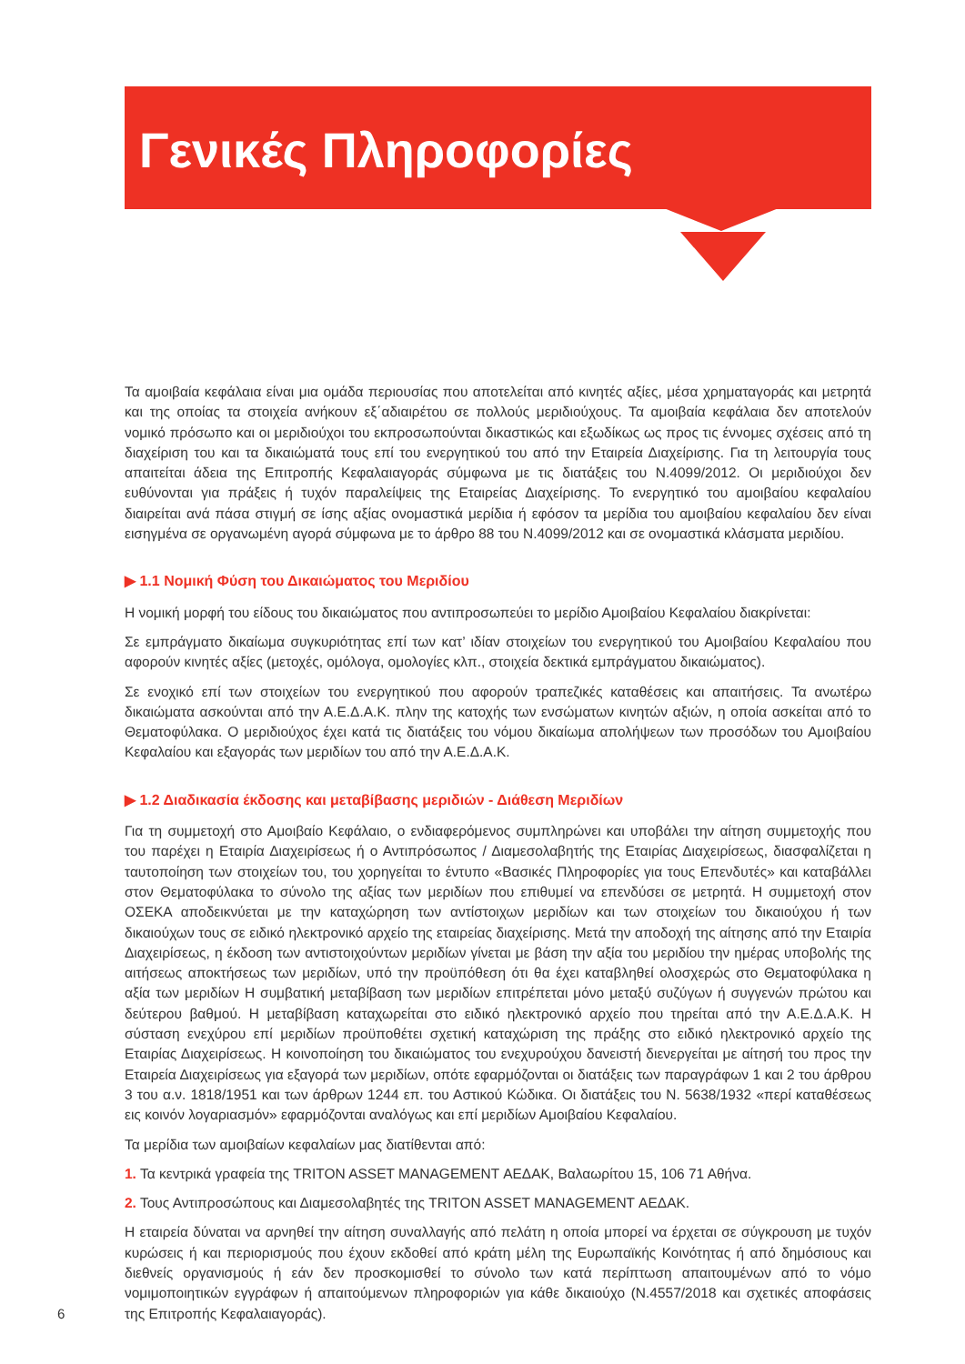Γενικές Πληροφορίες
Τα αμοιβαία κεφάλαια είναι μια ομάδα περιουσίας που αποτελείται από κινητές αξίες, μέσα χρηματαγοράς και μετρητά και της οποίας τα στοιχεία ανήκουν εξ΄αδιαιρέτου σε πολλούς μεριδιούχους. Τα αμοιβαία κεφάλαια δεν αποτελούν νομικό πρόσωπο και οι μεριδιούχοι του εκπροσωπούνται δικαστικώς και εξωδίκως ως προς τις έννομες σχέσεις από τη διαχείριση του και τα δικαιώματά τους επί του ενεργητικού του από την Εταιρεία Διαχείρισης. Για τη λειτουργία τους απαιτείται άδεια της Επιτροπής Κεφαλαιαγοράς σύμφωνα με τις διατάξεις του Ν.4099/2012. Οι μεριδιούχοι δεν ευθύνονται για πράξεις ή τυχόν παραλείψεις της Εταιρείας Διαχείρισης. Το ενεργητικό του αμοιβαίου κεφαλαίου διαιρείται ανά πάσα στιγμή σε ίσης αξίας ονομαστικά μερίδια ή εφόσον τα μερίδια του αμοιβαίου κεφαλαίου δεν είναι εισηγμένα σε οργανωμένη αγορά σύμφωνα με το άρθρο 88 του Ν.4099/2012 και σε ονομαστικά κλάσματα μεριδίου.
▶ 1.1 Νομική Φύση του Δικαιώματος του Μεριδίου
Η νομική μορφή του είδους του δικαιώματος που αντιπροσωπεύει το μερίδιο Αμοιβαίου Κεφαλαίου διακρίνεται:
Σε εμπράγματο δικαίωμα συγκυριότητας επί των κατ’ ιδίαν στοιχείων του ενεργητικού του Αμοιβαίου Κεφαλαίου που αφορούν κινητές αξίες (μετοχές, ομόλογα, ομολογίες κλπ., στοιχεία δεκτικά εμπράγματου δικαιώματος).
Σε ενοχικό επί των στοιχείων του ενεργητικού που αφορούν τραπεζικές καταθέσεις και απαιτήσεις. Τα ανωτέρω δικαιώματα ασκούνται από την Α.Ε.Δ.Α.Κ. πλην της κατοχής των ενσώματων κινητών αξιών, η οποία ασκείται από το Θεματοφύλακα. Ο μεριδιούχος έχει κατά τις διατάξεις του νόμου δικαίωμα απολήψεων των προσόδων του Αμοιβαίου Κεφαλαίου και εξαγοράς των μεριδίων του από την Α.Ε.Δ.Α.Κ.
▶ 1.2 Διαδικασία έκδοσης και μεταβίβασης μεριδιών - Διάθεση Μεριδίων
Για τη συμμετοχή στο Αμοιβαίο Κεφάλαιο, ο ενδιαφερόμενος συμπληρώνει και υποβάλει την αίτηση συμμετοχής που του παρέχει η Εταιρία Διαχειρίσεως ή ο Αντιπρόσωπος / Διαμεσολαβητής της Εταιρίας Διαχειρίσεως, διασφαλίζεται η ταυτοποίηση των στοιχείων του, του χορηγείται το έντυπο «Βασικές Πληροφορίες για τους Επενδυτές» και καταβάλλει στον Θεματοφύλακα το σύνολο της αξίας των μεριδίων που επιθυμεί να επενδύσει σε μετρητά. Η συμμετοχή στον ΟΣΕΚΑ αποδεικνύεται με την καταχώρηση των αντίστοιχων μεριδίων και των στοιχείων του δικαιούχου ή των δικαιούχων τους σε ειδικό ηλεκτρονικό αρχείο της εταιρείας διαχείρισης. Μετά την αποδοχή της αίτησης από την Εταιρία Διαχειρίσεως, η έκδοση των αντιστοιχούντων μεριδίων γίνεται με βάση την αξία του μεριδίου την ημέρας υποβολής της αιτήσεως αποκτήσεως των μεριδίων, υπό την προϋπόθεση ότι θα έχει καταβληθεί ολοσχερώς στο Θεματοφύλακα η αξία των μεριδίων Η συμβατική μεταβίβαση των μεριδίων επιτρέπεται μόνο μεταξύ συζύγων ή συγγενών πρώτου και δεύτερου βαθμού. Η μεταβίβαση καταχωρείται στο ειδικό ηλεκτρονικό αρχείο που τηρείται από την Α.Ε.Δ.Α.Κ. Η σύσταση ενεχύρου επί μεριδίων προϋποθέτει σχετική καταχώριση της πράξης στο ειδικό ηλεκτρονικό αρχείο της Εταιρίας Διαχειρίσεως. Η κοινοποίηση του δικαιώματος του ενεχυρούχου δανειστή διενεργείται με αίτησή του προς την Εταιρεία Διαχειρίσεως για εξαγορά των μεριδίων, οπότε εφαρμόζονται οι διατάξεις των παραγράφων 1 και 2 του άρθρου 3 του α.ν. 1818/1951 και των άρθρων 1244 επ. του Αστικού Κώδικα. Οι διατάξεις του Ν. 5638/1932 «περί καταθέσεως εις κοινόν λογαριασμόν» εφαρμόζονται αναλόγως και επί μεριδίων Αμοιβαίου Κεφαλαίου.
Τα μερίδια των αμοιβαίων κεφαλαίων μας διατίθενται από:
1. Τα κεντρικά γραφεία της TRITON ASSET MANAGEMENT ΑΕΔΑΚ, Βαλαωρίτου 15, 106 71 Αθήνα.
2. Τους Αντιπροσώπους και Διαμεσολαβητές της TRITON ASSET MANAGEMENT ΑΕΔΑΚ.
Η εταιρεία δύναται να αρνηθεί την αίτηση συναλλαγής από πελάτη η οποία μπορεί να έρχεται σε σύγκρουση με τυχόν κυρώσεις ή και περιορισμούς που έχουν εκδοθεί από κράτη μέλη της Ευρωπαϊκής Κοινότητας ή από δημόσιους και διεθνείς οργανισμούς ή εάν δεν προσκομισθεί το σύνολο των κατά περίπτωση απαιτουμένων από το νόμο νομιμοποιητικών εγγράφων ή απαιτούμενων πληροφοριών για κάθε δικαιούχο (Ν.4557/2018 και σχετικές αποφάσεις της Επιτροπής Κεφαλαιαγοράς).
6